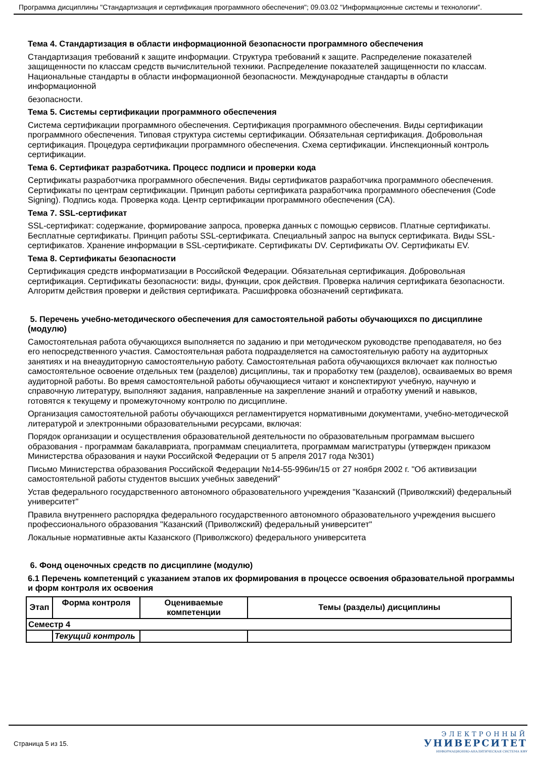Программа дисциплины "Стандартизация и сертификация программного обеспечения"; 09.03.02 "Информационные системы и технологии".
Тема 4. Стандартизация в области информационной безопасности программного обеспечения
Стандартизация требований к защите информации. Структура требований к защите. Распределение показателей защищенности по классам средств вычислительной техники. Распределение показателей защищенности по классам. Национальные стандарты в области информационной безопасности. Международные стандарты в области информационной
безопасности.
Тема 5. Системы сертификации программного обеспечения
Система сертификации программного обеспечения. Сертификация программного обеспечения. Виды сертификации программного обеспечения. Типовая структура системы сертификации. Обязательная сертификация. Добровольная сертификация. Процедура сертификации программного обеспечения. Схема сертификации. Инспекционный контроль сертификации.
Тема 6. Сертификат разработчика. Процесс подписи и проверки кода
Сертификаты разработчика программного обеспечения. Виды сертификатов разработчика программного обеспечения. Сертификаты по центрам сертификации. Принцип работы сертификата разработчика программного обеспечения (Code Signing). Подпись кода. Проверка кода. Центр сертификации программного обеспечения (CA).
Тема 7. SSL-сертификат
SSL-сертификат: содержание, формирование запроса, проверка данных с помощью сервисов. Платные сертификаты. Бесплатные сертификаты. Принцип работы SSL-сертификата. Специальный запрос на выпуск сертификата. Виды SSL-сертификатов. Хранение информации в SSL-сертификате. Сертификаты DV. Сертификаты OV. Сертификаты EV.
Тема 8. Сертификаты безопасности
Сертификация средств информатизации в Российской Федерации. Обязательная сертификация. Добровольная сертификация. Сертификаты безопасности: виды, функции, срок действия. Проверка наличия сертификата безопасности. Алгоритм действия проверки и действия сертификата. Расшифровка обозначений сертификата.
5. Перечень учебно-методического обеспечения для самостоятельной работы обучающихся по дисциплине (модулю)
Самостоятельная работа обучающихся выполняется по заданию и при методическом руководстве преподавателя, но без его непосредственного участия. Самостоятельная работа подразделяется на самостоятельную работу на аудиторных занятиях и на внеаудиторную самостоятельную работу. Самостоятельная работа обучающихся включает как полностью самостоятельное освоение отдельных тем (разделов) дисциплины, так и проработку тем (разделов), осваиваемых во время аудиторной работы. Во время самостоятельной работы обучающиеся читают и конспектируют учебную, научную и справочную литературу, выполняют задания, направленные на закрепление знаний и отработку умений и навыков, готовятся к текущему и промежуточному контролю по дисциплине.
Организация самостоятельной работы обучающихся регламентируется нормативными документами, учебно-методической литературой и электронными образовательными ресурсами, включая:
Порядок организации и осуществления образовательной деятельности по образовательным программам высшего образования - программам бакалавриата, программам специалитета, программам магистратуры (утвержден приказом Министерства образования и науки Российской Федерации от 5 апреля 2017 года №301)
Письмо Министерства образования Российской Федерации №14-55-996ин/15 от 27 ноября 2002 г. "Об активизации самостоятельной работы студентов высших учебных заведений"
Устав федерального государственного автономного образовательного учреждения "Казанский (Приволжский) федеральный университет"
Правила внутреннего распорядка федерального государственного автономного образовательного учреждения высшего профессионального образования "Казанский (Приволжский) федеральный университет"
Локальные нормативные акты Казанского (Приволжского) федерального университета
6. Фонд оценочных средств по дисциплине (модулю)
6.1 Перечень компетенций с указанием этапов их формирования в процессе освоения образовательной программы и форм контроля их освоения
| Этап | Форма контроля | Оцениваемые компетенции | Темы (разделы) дисциплины |
| --- | --- | --- | --- |
| Семестр 4 | | | |
| | Текущий контроль | | |
Страница 5 из 15.
ЭЛЕКТРОННЫЙ
УНИВЕРСИТЕТ
ИНФОРМАЦИОННО-АНАЛИТИЧЕСКАЯ СИСТЕМА КФУ